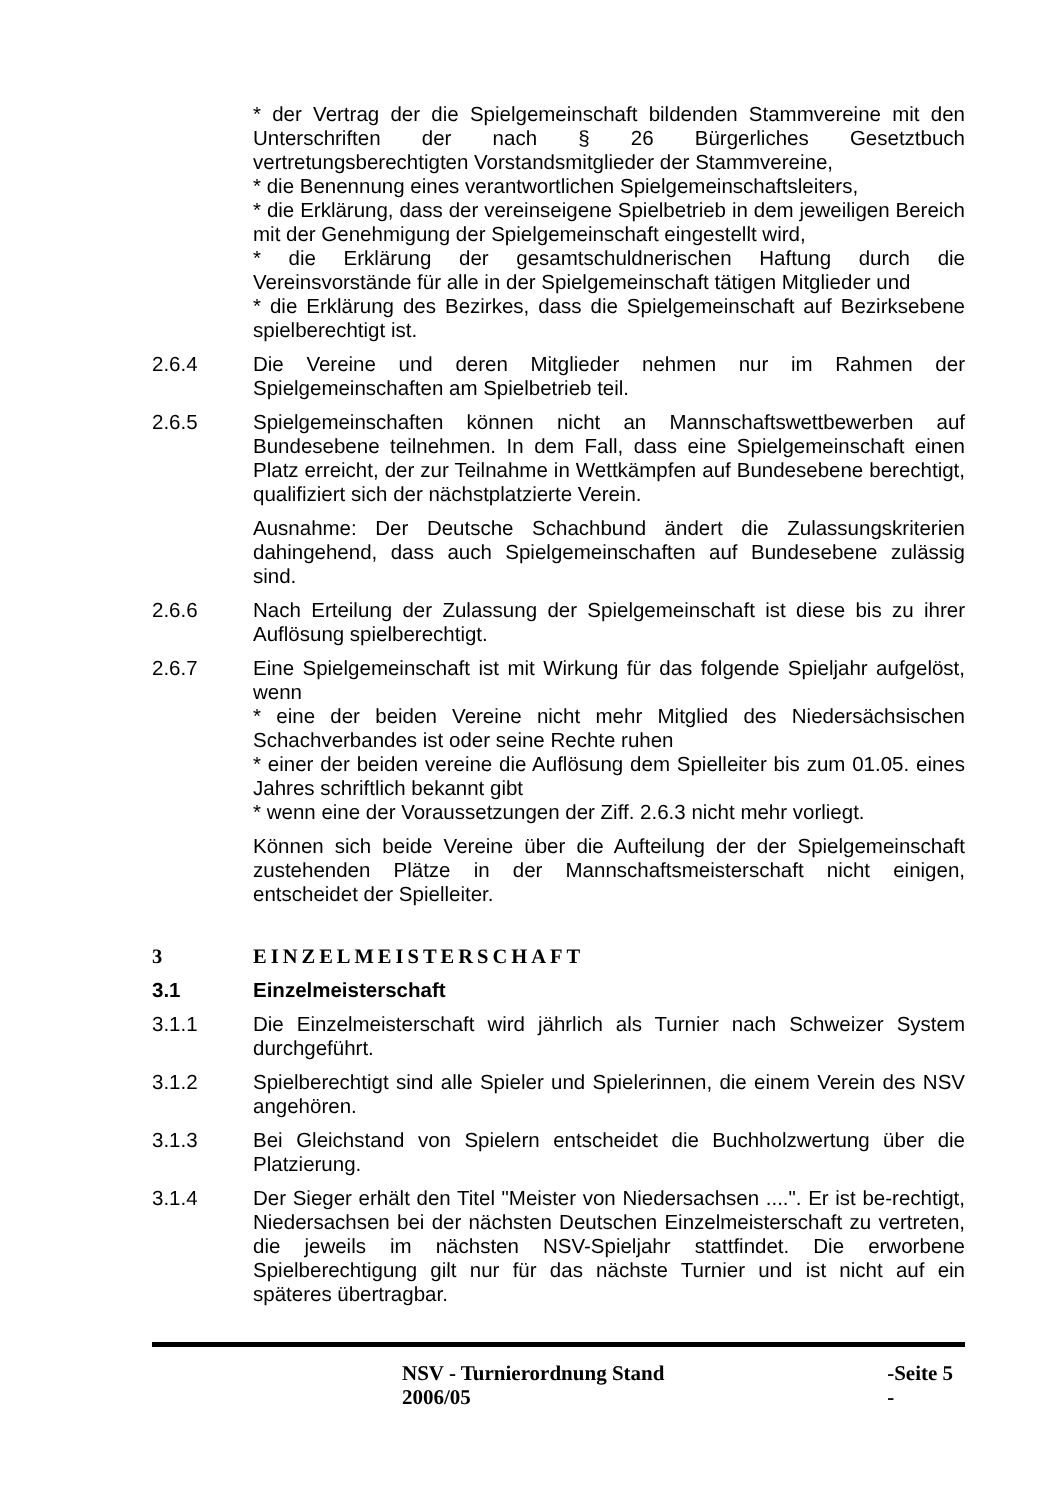* der Vertrag der die Spielgemeinschaft bildenden Stammvereine mit den Unterschriften der nach § 26 Bürgerliches Gesetztbuch vertretungsberechtigten Vorstandsmitglieder der Stammvereine,
* die Benennung eines verantwortlichen Spielgemeinschaftsleiters,
* die Erklärung, dass der vereinseigene Spielbetrieb in dem jeweiligen Bereich mit der Genehmigung der Spielgemeinschaft eingestellt wird,
* die Erklärung der gesamtschuldnerischen Haftung durch die Vereinsvorstände für alle in der Spielgemeinschaft tätigen Mitglieder und
* die Erklärung des Bezirkes, dass die Spielgemeinschaft auf Bezirksebene spielberechtigt ist.
2.6.4 Die Vereine und deren Mitglieder nehmen nur im Rahmen der Spielgemeinschaften am Spielbetrieb teil.
2.6.5 Spielgemeinschaften können nicht an Mannschaftswettbewerben auf Bundesebene teilnehmen. In dem Fall, dass eine Spielgemeinschaft einen Platz erreicht, der zur Teilnahme in Wettkämpfen auf Bundesebene berechtigt, qualifiziert sich der nächstplatzierte Verein.
Ausnahme: Der Deutsche Schachbund ändert die Zulassungskriterien dahingehend, dass auch Spielgemeinschaften auf Bundesebene zulässig sind.
2.6.6 Nach Erteilung der Zulassung der Spielgemeinschaft ist diese bis zu ihrer Auflösung spielberechtigt.
2.6.7 Eine Spielgemeinschaft ist mit Wirkung für das folgende Spieljahr aufgelöst, wenn
* eine der beiden Vereine nicht mehr Mitglied des Niedersächsischen Schachverbandes ist oder seine Rechte ruhen
* einer der beiden vereine die Auflösung dem Spielleiter bis zum 01.05. eines Jahres schriftlich bekannt gibt
* wenn eine der Voraussetzungen der Ziff. 2.6.3 nicht mehr vorliegt.
Können sich beide Vereine über die Aufteilung der der Spielgemeinschaft zustehenden Plätze in der Mannschaftsmeisterschaft nicht einigen, entscheidet der Spielleiter.
3 EINZELMEISTERSCHAFT
3.1 Einzelmeisterschaft
3.1.1 Die Einzelmeisterschaft wird jährlich als Turnier nach Schweizer System durchgeführt.
3.1.2 Spielberechtigt sind alle Spieler und Spielerinnen, die einem Verein des NSV angehören.
3.1.3 Bei Gleichstand von Spielern entscheidet die Buchholzwertung über die Platzierung.
3.1.4 Der Sieger erhält den Titel "Meister von Niedersachsen ....". Er ist be-rechtigt, Niedersachsen bei der nächsten Deutschen Einzelmeisterschaft zu vertreten, die jeweils im nächsten NSV-Spieljahr stattfindet. Die erworbene Spielberechtigung gilt nur für das nächste Turnier und ist nicht auf ein späteres übertragbar.
NSV - Turnierordnung Stand 2006/05 -Seite 5 -